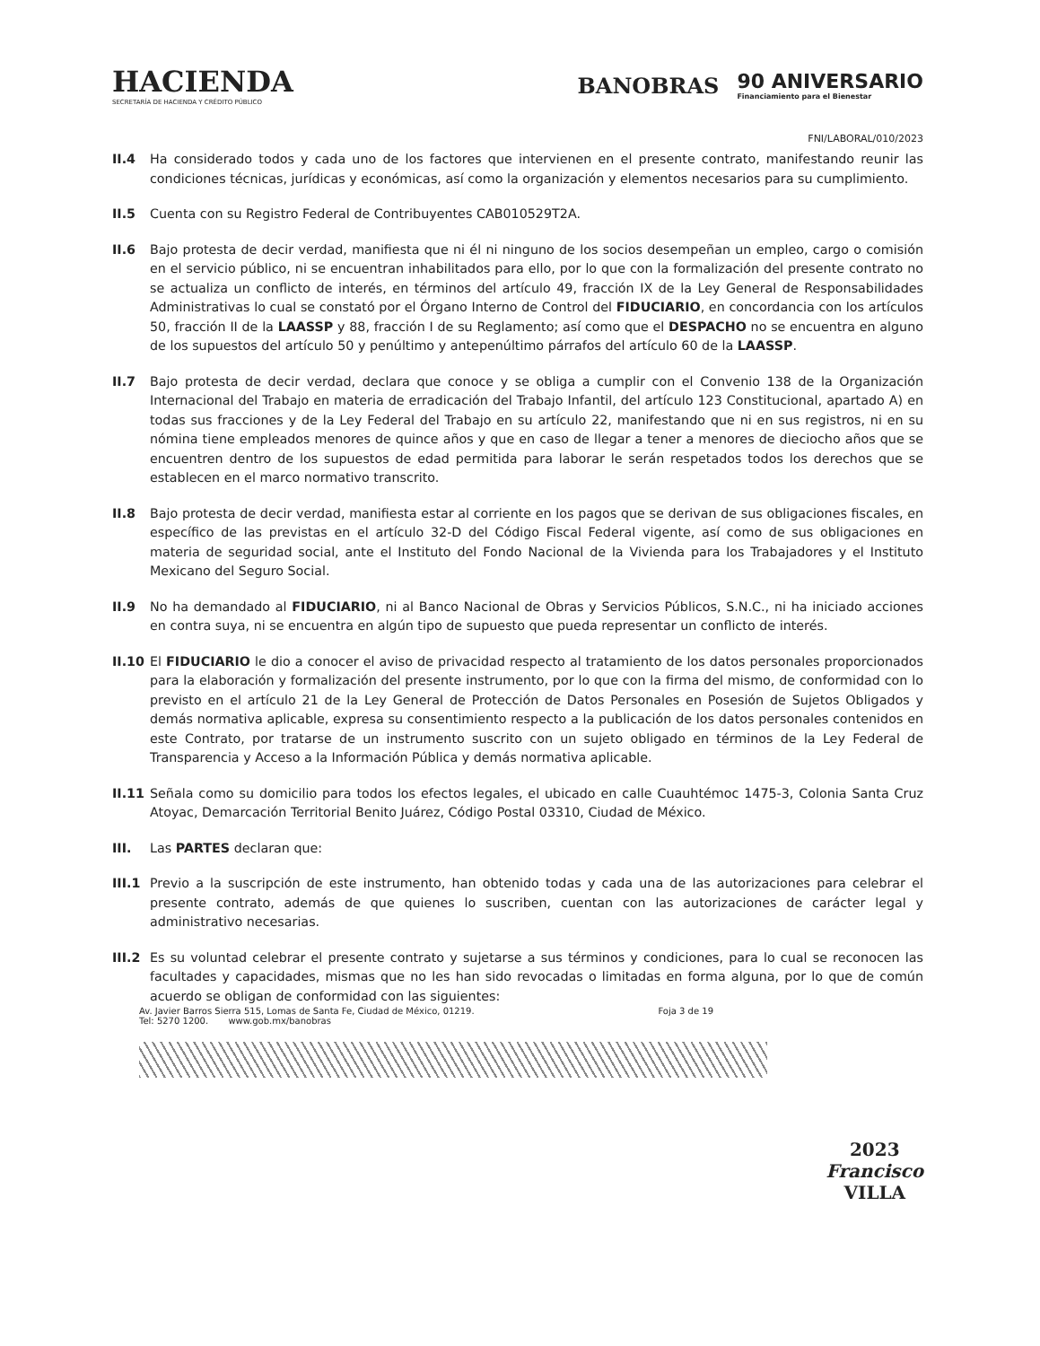HACIENDA
SECRETARÍA DE HACIENDA Y CRÉDITO PÚBLICO
BANOBRAS
90 ANIVERSARIO
Financiamiento para el Bienestar
FNI/LABORAL/010/2023
II.4 Ha considerado todos y cada uno de los factores que intervienen en el presente contrato, manifestando reunir las condiciones técnicas, jurídicas y económicas, así como la organización y elementos necesarios para su cumplimiento.
II.5 Cuenta con su Registro Federal de Contribuyentes CAB010529T2A.
II.6 Bajo protesta de decir verdad, manifiesta que ni él ni ninguno de los socios desempeñan un empleo, cargo o comisión en el servicio público, ni se encuentran inhabilitados para ello, por lo que con la formalización del presente contrato no se actualiza un conflicto de interés, en términos del artículo 49, fracción IX de la Ley General de Responsabilidades Administrativas lo cual se constató por el Órgano Interno de Control del FIDUCIARIO, en concordancia con los artículos 50, fracción II de la LAASSP y 88, fracción I de su Reglamento; así como que el DESPACHO no se encuentra en alguno de los supuestos del artículo 50 y penúltimo y antepenúltimo párrafos del artículo 60 de la LAASSP.
II.7 Bajo protesta de decir verdad, declara que conoce y se obliga a cumplir con el Convenio 138 de la Organización Internacional del Trabajo en materia de erradicación del Trabajo Infantil, del artículo 123 Constitucional, apartado A) en todas sus fracciones y de la Ley Federal del Trabajo en su artículo 22, manifestando que ni en sus registros, ni en su nómina tiene empleados menores de quince años y que en caso de llegar a tener a menores de dieciocho años que se encuentren dentro de los supuestos de edad permitida para laborar le serán respetados todos los derechos que se establecen en el marco normativo transcrito.
II.8 Bajo protesta de decir verdad, manifiesta estar al corriente en los pagos que se derivan de sus obligaciones fiscales, en específico de las previstas en el artículo 32-D del Código Fiscal Federal vigente, así como de sus obligaciones en materia de seguridad social, ante el Instituto del Fondo Nacional de la Vivienda para los Trabajadores y el Instituto Mexicano del Seguro Social.
II.9 No ha demandado al FIDUCIARIO, ni al Banco Nacional de Obras y Servicios Públicos, S.N.C., ni ha iniciado acciones en contra suya, ni se encuentra en algún tipo de supuesto que pueda representar un conflicto de interés.
II.10 El FIDUCIARIO le dio a conocer el aviso de privacidad respecto al tratamiento de los datos personales proporcionados para la elaboración y formalización del presente instrumento, por lo que con la firma del mismo, de conformidad con lo previsto en el artículo 21 de la Ley General de Protección de Datos Personales en Posesión de Sujetos Obligados y demás normativa aplicable, expresa su consentimiento respecto a la publicación de los datos personales contenidos en este Contrato, por tratarse de un instrumento suscrito con un sujeto obligado en términos de la Ley Federal de Transparencia y Acceso a la Información Pública y demás normativa aplicable.
II.11 Señala como su domicilio para todos los efectos legales, el ubicado en calle Cuauhtémoc 1475-3, Colonia Santa Cruz Atoyac, Demarcación Territorial Benito Juárez, Código Postal 03310, Ciudad de México.
III. Las PARTES declaran que:
III.1 Previo a la suscripción de este instrumento, han obtenido todas y cada una de las autorizaciones para celebrar el presente contrato, además de que quienes lo suscriben, cuentan con las autorizaciones de carácter legal y administrativo necesarias.
III.2 Es su voluntad celebrar el presente contrato y sujetarse a sus términos y condiciones, para lo cual se reconocen las facultades y capacidades, mismas que no les han sido revocadas o limitadas en forma alguna, por lo que de común acuerdo se obligan de conformidad con las siguientes:
Av. Javier Barros Sierra 515, Lomas de Santa Fe, Ciudad de México, 01219.
Tel: 5270 1200. www.gob.mx/banobras Foja 3 de 19
2023
Francisco
VILLA